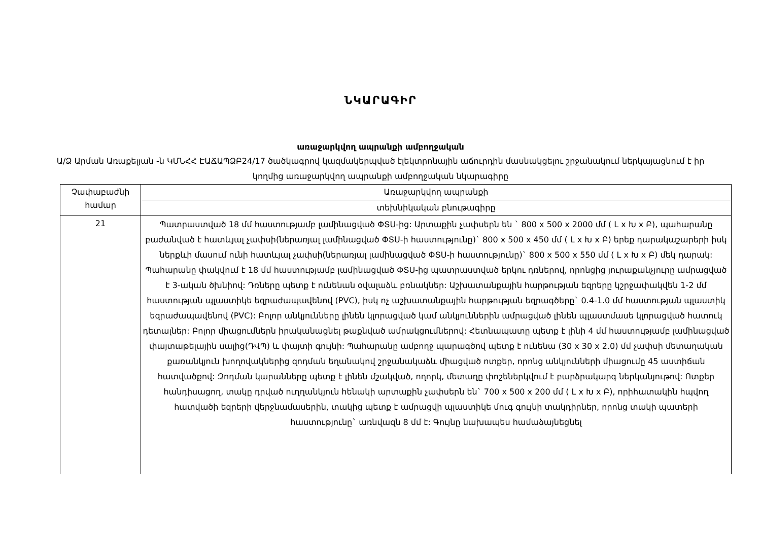ՆԿԱՐԱԳԻՐ
առաջարկվող ապրանքի ամբողջական
Ա/Ձ Արման Առաքելյան -ն ԿՄՆՀՀ ԷԱՃԱՊՁԲ24/17 ծածկագրով կազմակերպված էլեկտրոնային աճուրդին մասնակցելու շրջանակում ներկայացնում է իր կողմից առաջարկվող ապրանքի ամբողջական նկարագիրը
| Չափաբաժնի համար | Առաջարկվող ապրանքի |
| --- | --- |
| | տեխնիկական բնութագիրը |
| 21 | Պատրաստված 18 մմ հաստությամբ լամինացված ՓՏU-ից: Արտաքին չափսերն են ` 800 x 500 x 2000 մմ ( L x Խ x Բ), պահարանը բաժանված է հատևյալ չափսի(ներառյալ լամինացված ՓՏU-ի հաստությունը)` 800 x 500 x 450 մմ ( L x Խ x Բ) երեք դարակաշարերի իսկ ներքևի մասում ունի հատևյալ չափսի(ներառյալ լամինացված ՓՏU-ի հաստությունը)` 800 x 500 x 550 մմ ( L x Խ x Բ) մեկ դարակ: Պահարանը փակվում է 18 մմ հաստությամբ լամինացված ՓՏU-ից պատրաստված երկու դռներով, որոնցից յուրաքանչյուրը ամրացված է 3-ական ծխնիով: Դռները պետք է ունենան օվալաձև բռնակներ: Աշխատանքային հարթության եզրերը կշրջափակվեն 1-2 մմ հաստության պլաստիկե եզրաժապավենով (PVC), իսկ ոչ աշխատանքային հարթության եզրագծերը` 0.4-1.0 մմ հաստության պլաստիկ եզրաժապավենով (PVC): Բոլոր անկյունները լինեն կլորացված կամ անկյուններին ամրացված լինեն պլաստմասե կլորացված հատուկ դետալներ: Բոլոր միացումներն իրականացնել թաքնված ամրակցումներով: Հետնապատը պետք է լինի 4 մմ հաստությամբ լամինացված փայտաթելային սալից(ԴՎՊ) և փայտի գույնի: Պահարանը ամբողջ պարագծով պետք է ունենա (30 x 30 x 2.0) մմ չափսի մետաղական քառանկյուն խողովակներից զոդման եղանակով շրջանակաձև միացված ոտքեր, որոնց անկյունների միացումը 45 աստիճան հատվածքով: Զոդման կարանները պետք է լինեն մշակված, ողորկ, մետաղը փոշեներկվում է բարձրակարգ ներկանյութով: Ոտքեր հանդիսացող, տակը դրված ուղղանկյուն հենակի արտաքին չափսերն են` 700 x 500 x 200 մմ ( L x Խ x Բ), որիհատակին հպվող հատվածի եզրերի վերջնամասերին, տակից պետք է ամրացվի պլաստիկե մուգ գույնի տակդիրներ, որոնց տակի պատերի հաստությունը` առնվազն 8 մմ է: Գույնը նախապես համաձայնեցնել |